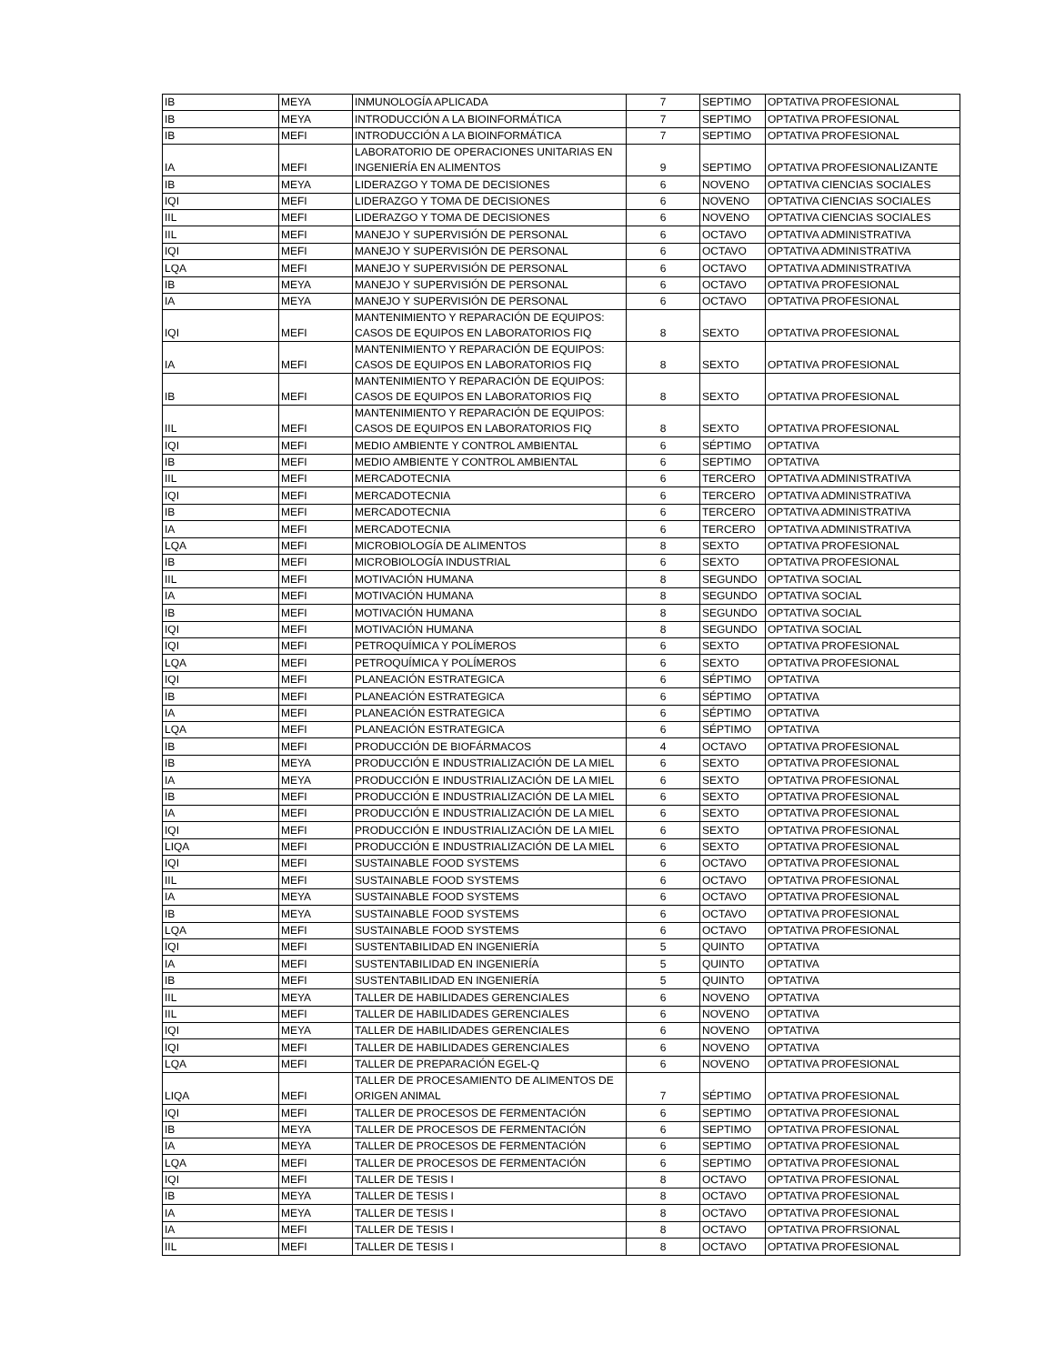| IB | MEYA | INMUNOLOGÍA APLICADA | 7 | SEPTIMO | OPTATIVA PROFESIONAL |
| IB | MEYA | INTRODUCCIÓN A LA BIOINFORMÁTICA | 7 | SEPTIMO | OPTATIVA PROFESIONAL |
| IB | MEFI | INTRODUCCIÓN A LA BIOINFORMÁTICA | 7 | SEPTIMO | OPTATIVA PROFESIONAL |
| IA | MEFI | LABORATORIO DE OPERACIONES UNITARIAS EN INGENIERÍA EN ALIMENTOS | 9 | SEPTIMO | OPTATIVA PROFESIONALIZANTE |
| IB | MEYA | LIDERAZGO Y TOMA DE DECISIONES | 6 | NOVENO | OPTATIVA CIENCIAS SOCIALES |
| IQI | MEFI | LIDERAZGO Y TOMA DE DECISIONES | 6 | NOVENO | OPTATIVA CIENCIAS SOCIALES |
| IIL | MEFI | LIDERAZGO Y TOMA DE DECISIONES | 6 | NOVENO | OPTATIVA CIENCIAS SOCIALES |
| IIL | MEFI | MANEJO Y SUPERVISIÓN DE PERSONAL | 6 | OCTAVO | OPTATIVA ADMINISTRATIVA |
| IQI | MEFI | MANEJO Y SUPERVISIÓN DE PERSONAL | 6 | OCTAVO | OPTATIVA ADMINISTRATIVA |
| LQA | MEFI | MANEJO Y SUPERVISIÓN DE PERSONAL | 6 | OCTAVO | OPTATIVA ADMINISTRATIVA |
| IB | MEYA | MANEJO Y SUPERVISIÓN DE PERSONAL | 6 | OCTAVO | OPTATIVA PROFESIONAL |
| IA | MEYA | MANEJO Y SUPERVISIÓN DE PERSONAL | 6 | OCTAVO | OPTATIVA PROFESIONAL |
| IQI | MEFI | MANTENIMIENTO Y REPARACIÓN DE EQUIPOS: CASOS DE EQUIPOS EN LABORATORIOS FIQ | 8 | SEXTO | OPTATIVA PROFESIONAL |
| IA | MEFI | MANTENIMIENTO Y REPARACIÓN DE EQUIPOS: CASOS DE EQUIPOS EN LABORATORIOS FIQ | 8 | SEXTO | OPTATIVA PROFESIONAL |
| IB | MEFI | MANTENIMIENTO Y REPARACIÓN DE EQUIPOS: CASOS DE EQUIPOS EN LABORATORIOS FIQ | 8 | SEXTO | OPTATIVA PROFESIONAL |
| IIL | MEFI | MANTENIMIENTO Y REPARACIÓN DE EQUIPOS: CASOS DE EQUIPOS EN LABORATORIOS FIQ | 8 | SEXTO | OPTATIVA PROFESIONAL |
| IQI | MEFI | MEDIO AMBIENTE Y CONTROL AMBIENTAL | 6 | SÉPTIMO | OPTATIVA |
| IB | MEFI | MEDIO AMBIENTE Y CONTROL AMBIENTAL | 6 | SEPTIMO | OPTATIVA |
| IIL | MEFI | MERCADOTECNIA | 6 | TERCERO | OPTATIVA ADMINISTRATIVA |
| IQI | MEFI | MERCADOTECNIA | 6 | TERCERO | OPTATIVA ADMINISTRATIVA |
| IB | MEFI | MERCADOTECNIA | 6 | TERCERO | OPTATIVA ADMINISTRATIVA |
| IA | MEFI | MERCADOTECNIA | 6 | TERCERO | OPTATIVA ADMINISTRATIVA |
| LQA | MEFI | MICROBIOLOGÍA DE ALIMENTOS | 8 | SEXTO | OPTATIVA PROFESIONAL |
| IB | MEFI | MICROBIOLOGÍA INDUSTRIAL | 6 | SEXTO | OPTATIVA PROFESIONAL |
| IIL | MEFI | MOTIVACIÓN HUMANA | 8 | SEGUNDO | OPTATIVA SOCIAL |
| IA | MEFI | MOTIVACIÓN HUMANA | 8 | SEGUNDO | OPTATIVA SOCIAL |
| IB | MEFI | MOTIVACIÓN HUMANA | 8 | SEGUNDO | OPTATIVA SOCIAL |
| IQI | MEFI | MOTIVACIÓN HUMANA | 8 | SEGUNDO | OPTATIVA SOCIAL |
| IQI | MEFI | PETROQUÍMICA Y POLÍMEROS | 6 | SEXTO | OPTATIVA PROFESIONAL |
| LQA | MEFI | PETROQUÍMICA Y POLÍMEROS | 6 | SEXTO | OPTATIVA PROFESIONAL |
| IQI | MEFI | PLANEACIÓN ESTRATEGICA | 6 | SÉPTIMO | OPTATIVA |
| IB | MEFI | PLANEACIÓN ESTRATEGICA | 6 | SÉPTIMO | OPTATIVA |
| IA | MEFI | PLANEACIÓN ESTRATEGICA | 6 | SÉPTIMO | OPTATIVA |
| LQA | MEFI | PLANEACIÓN ESTRATEGICA | 6 | SÉPTIMO | OPTATIVA |
| IB | MEFI | PRODUCCIÓN DE BIOFÁRMACOS | 4 | OCTAVO | OPTATIVA PROFESIONAL |
| IB | MEYA | PRODUCCIÓN E INDUSTRIALIZACIÓN DE LA MIEL | 6 | SEXTO | OPTATIVA PROFESIONAL |
| IA | MEYA | PRODUCCIÓN E INDUSTRIALIZACIÓN DE LA MIEL | 6 | SEXTO | OPTATIVA PROFESIONAL |
| IB | MEFI | PRODUCCIÓN E INDUSTRIALIZACIÓN DE LA MIEL | 6 | SEXTO | OPTATIVA PROFESIONAL |
| IA | MEFI | PRODUCCIÓN E INDUSTRIALIZACIÓN DE LA MIEL | 6 | SEXTO | OPTATIVA PROFESIONAL |
| IQI | MEFI | PRODUCCIÓN E INDUSTRIALIZACIÓN DE LA MIEL | 6 | SEXTO | OPTATIVA PROFESIONAL |
| LIQA | MEFI | PRODUCCIÓN E INDUSTRIALIZACIÓN DE LA MIEL | 6 | SEXTO | OPTATIVA PROFESIONAL |
| IQI | MEFI | SUSTAINABLE FOOD SYSTEMS | 6 | OCTAVO | OPTATIVA PROFESIONAL |
| IIL | MEFI | SUSTAINABLE FOOD SYSTEMS | 6 | OCTAVO | OPTATIVA PROFESIONAL |
| IA | MEYA | SUSTAINABLE FOOD SYSTEMS | 6 | OCTAVO | OPTATIVA PROFESIONAL |
| IB | MEYA | SUSTAINABLE FOOD SYSTEMS | 6 | OCTAVO | OPTATIVA PROFESIONAL |
| LQA | MEFI | SUSTAINABLE FOOD SYSTEMS | 6 | OCTAVO | OPTATIVA PROFESIONAL |
| IQI | MEFI | SUSTENTABILIDAD EN INGENIERÍA | 5 | QUINTO | OPTATIVA |
| IA | MEFI | SUSTENTABILIDAD EN INGENIERÍA | 5 | QUINTO | OPTATIVA |
| IB | MEFI | SUSTENTABILIDAD EN INGENIERÍA | 5 | QUINTO | OPTATIVA |
| IIL | MEYA | TALLER DE HABILIDADES GERENCIALES | 6 | NOVENO | OPTATIVA |
| IIL | MEFI | TALLER DE HABILIDADES GERENCIALES | 6 | NOVENO | OPTATIVA |
| IQI | MEYA | TALLER DE HABILIDADES GERENCIALES | 6 | NOVENO | OPTATIVA |
| IQI | MEFI | TALLER DE HABILIDADES GERENCIALES | 6 | NOVENO | OPTATIVA |
| LQA | MEFI | TALLER DE PREPARACIÓN EGEL-Q | 6 | NOVENO | OPTATIVA PROFESIONAL |
| LIQA | MEFI | TALLER DE PROCESAMIENTO DE ALIMENTOS DE ORIGEN ANIMAL | 7 | SÉPTIMO | OPTATIVA PROFESIONAL |
| IQI | MEFI | TALLER DE PROCESOS DE FERMENTACIÓN | 6 | SEPTIMO | OPTATIVA PROFESIONAL |
| IB | MEYA | TALLER DE PROCESOS DE FERMENTACIÓN | 6 | SEPTIMO | OPTATIVA PROFESIONAL |
| IA | MEYA | TALLER DE PROCESOS DE FERMENTACIÓN | 6 | SEPTIMO | OPTATIVA PROFESIONAL |
| LQA | MEFI | TALLER DE PROCESOS DE FERMENTACIÓN | 6 | SEPTIMO | OPTATIVA PROFESIONAL |
| IQI | MEFI | TALLER DE TESIS I | 8 | OCTAVO | OPTATIVA PROFESIONAL |
| IB | MEYA | TALLER DE TESIS I | 8 | OCTAVO | OPTATIVA PROFESIONAL |
| IA | MEYA | TALLER DE TESIS I | 8 | OCTAVO | OPTATIVA PROFESIONAL |
| IA | MEFI | TALLER DE TESIS I | 8 | OCTAVO | OPTATIVA PROFRSIONAL |
| IIL | MEFI | TALLER DE TESIS I | 8 | OCTAVO | OPTATIVA PROFESIONAL |